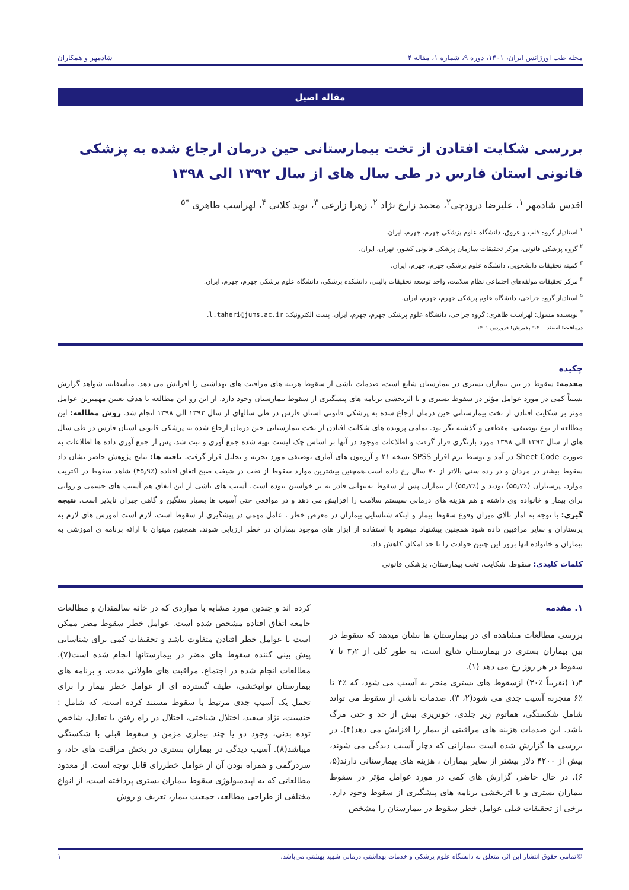مجله طب اورژانس ایران، ۱۴۰۱، دوره ۹، شماره ۱، مقاله ۴ شادمهر و همکاران
مقاله اصیل
بررسی شکایت افتادن از تخت بیمارستانی حین درمان ارجاع شده به پزشکی قانونی استان فارس در طی سال های از سال ۱۳۹۲ الی ۱۳۹۸
اقدس شادمهر <sup>۱</sup>، علیرضا درودچی<sup>۲</sup>، محمد زارع نژاد <sup>۲</sup>، زهرا زارعی <sup>۳</sup>، نوید کلانی <sup>۴</sup>، لهراسب طاهری <sup>*۵</sup>
<sup>۱</sup> استادیار گروه قلب و عروق، دانشگاه علوم پزشکی جهرم، جهرم، ایران.
<sup>۲</sup> گروه پزشکی قانونی، مرکز تحقیقات سازمان پزشکی قانونی کشور، تهران، ایران.
<sup>۳</sup> کمیته تحقیقات دانشجویی، دانشگاه علوم پزشکی جهرم، جهرم، ایران.
<sup>۴</sup> مرکز تحقیقات مولفه‌های اجتماعی نظام سلامت، واحد توسعه تحقیقات بالینی، دانشکده پزشکی، دانشگاه علوم پزشکی جهرم، جهرم، ایران.
<sup>۵</sup> استادیار گروه جراحی، دانشگاه علوم پزشکی جهرم، جهرم، ایران.
<sup>*</sup> نویسنده مسول: لهراسب طاهری؛ گروه جراحی، دانشگاه علوم پزشکی جهرم، جهرم، ایران. پست الکترونیک: l.taheri@jums.ac.ir.
دریافت: اسفند ۱۴۰۰؛ پذیرش: فروردین ۱۴۰۱
چکیده
مقدمه: سقوط در بین بیماران بستری در بیمارستان شایع است، صدمات ناشی از سقوط هزینه های مراقبت های بهداشتی را افزایش می دهد. متأسفانه، شواهد گزارش نسبتاً کمی در مورد عوامل مؤثر در سقوط بستری و یا اثربخشی برنامه های پیشگیری از سقوط بیمارستان وجود دارد. از این رو این مطالعه با هدف تعیین مهمترین عوامل موثر بر شکایت افتادن از تخت بیمارستانی حین درمان ارجاع شده به پزشکی قانونی استان فارس در طی سالهای از سال ۱۳۹۲ الی ۱۳۹۸ انجام شد. روش مطالعه: این مطالعه از نوع توصیفی- مقطعی و گذشته نگر بود. تمامی پرونده های شکایت افتادن از تخت بیمارستانی حین درمان ارجاع شده به پزشکی قانونی استان فارس در طی سال های از سال ۱۳۹۲ الی ۱۳۹۸ مورد بازنگري قرار گرفت و اطلاعات موجود در آنها بر اساس چک لیست تهیه شده جمع آوري و ثبت شد. پس از جمع آوري داده ها اطلاعات به صورت Sheet Code در آمد و توسط نرم افزار SPSS نسخه ۲۱ و آرزمون های آماری توصیفی مورد تجزیه و تحلیل قرار گرفت. یافته ها: نتایج پژوهش حاضر نشان داد سقوط بیشتر در مردان و در رده سنی بالاتر از ۷۰ سال رخ داده است،همچنین بیشترین موارد سقوط از تخت در شیفت صبح اتفاق افتاده (٪۴۵٫۹) شاهد سقوط در اکثریت موارد، پرستاران (٪۵۵٫۷) بودند و (٪۵۵٫۷) از بیماران پس از سقوط به‌تنهایی قادر به بر خواستن نبوده است. آسیب های ناشی از این اتفاق هم آسیب های جسمی و روانی برای بیمار و خانواده وی داشته و هم هزینه های درمانی سیستم سلامت را افزایش می دهد و در مواقعی حتی آسیب ها بسیار سنگین و گاهی جبران ناپذیر است. نتیجه گیری: با توجه به امار بالای میزان وقوع سقوط بیمار و اینکه شناسایی بیماران در معرض خطر ، عامل مهمی در پیشگیری از سقوط است، لازم است اموزش های لازم به پرستاران و سایر مراقبین داده شود همچنین پیشنهاد میشود با استفاده از ابزار های موجود بیماران در خطر ارزیابی شوند. همچنین میتوان با ارائه برنامه ی اموزشی به بیماران و خانواده انها بروز این چنین حوادث را تا حد امکان کاهش داد.
کلمات کلیدی: سقوط، شکایت، تخت بیمارستان، پزشکی قانونی
۱. مقدمه
بررسی مطالعات مشاهده ای در بیمارستان ها نشان میدهد که سقوط در بین بیماران بستری در بیمارستان شایع است، به طور کلی از ۳٫۲ تا ۷ سقوط در هر روز رخ می دهد (۱).
۱٫۴ (تقریباً ٪۳۰) ازسقوط های بستری منجر به آسیب می شود، که ٪۴ تا ٪۶ منجربه آسیب جدی می شود(۲، ۳). صدمات ناشی از سقوط می تواند شامل شکستگی، هماتوم زیر جلدی، خونریزی بیش از حد و حتی مرگ باشد. این صدمات هزینه های مراقبتی از بیمار را افزایش می دهد(۴). در بررسی ها گزارش شده است بیمارانی که دچار آسیب دیدگی می شوند، بیش از ۴۲۰۰ دلار بیشتر از سایر بیماران ، هزینه های بیمارستانی دارند(۵، ۶). در حال حاضر، گزارش های کمی در مورد عوامل مؤثر در سقوط بیماران بستری و یا اثربخشی برنامه های پیشگیری از سقوط وجود دارد. برخی از تحقیقات قبلی عوامل خطر سقوط در بیمارستان را مشخص
کرده اند و چندین مورد مشابه با مواردی که در خانه سالمندان و مطالعات جامعه اتفاق افتاده مشخص شده است. عوامل خطر سقوط مضر ممکن است با عوامل خطر افتادن متفاوت باشد و تحقیقات کمی برای شناسایی پیش بینی کننده سقوط های مضر در بیمارستانها انجام شده است(۷). مطالعات انجام شده در اجتماع، مراقبت های طولانی مدت، و برنامه های بیمارستان توانبخشی، طیف گسترده ای از عوامل خطر بیمار را برای تحمل یک آسیب جدی مرتبط با سقوط مستند کرده است، که شامل : جنسیت، نژاد سفید، اختلال شناختی، اختلال در راه رفتن یا تعادل، شاخص توده بدنی، وجود دو یا چند بیماری مزمن و سقوط قبلی با شکستگی میباشد(۸). آسیب دیدگی در بیماران بستری در بخش مراقبت های حاد، و سردرگمی و همراه بودن آن از عوامل خطرزای قابل توجه است. از معدود مطالعاتی که به اپیدمیولوژی سقوط بیماران بستری پرداخته است، از انواع مختلفی از طراحی مطالعه، جمعیت بیمار، تعریف و روش
©تمامی حقوق انتشار این اثر، متعلق به دانشگاه علوم پزشکی و خدمات بهداشتی درمانی شهید بهشتی می‌باشد. ۱